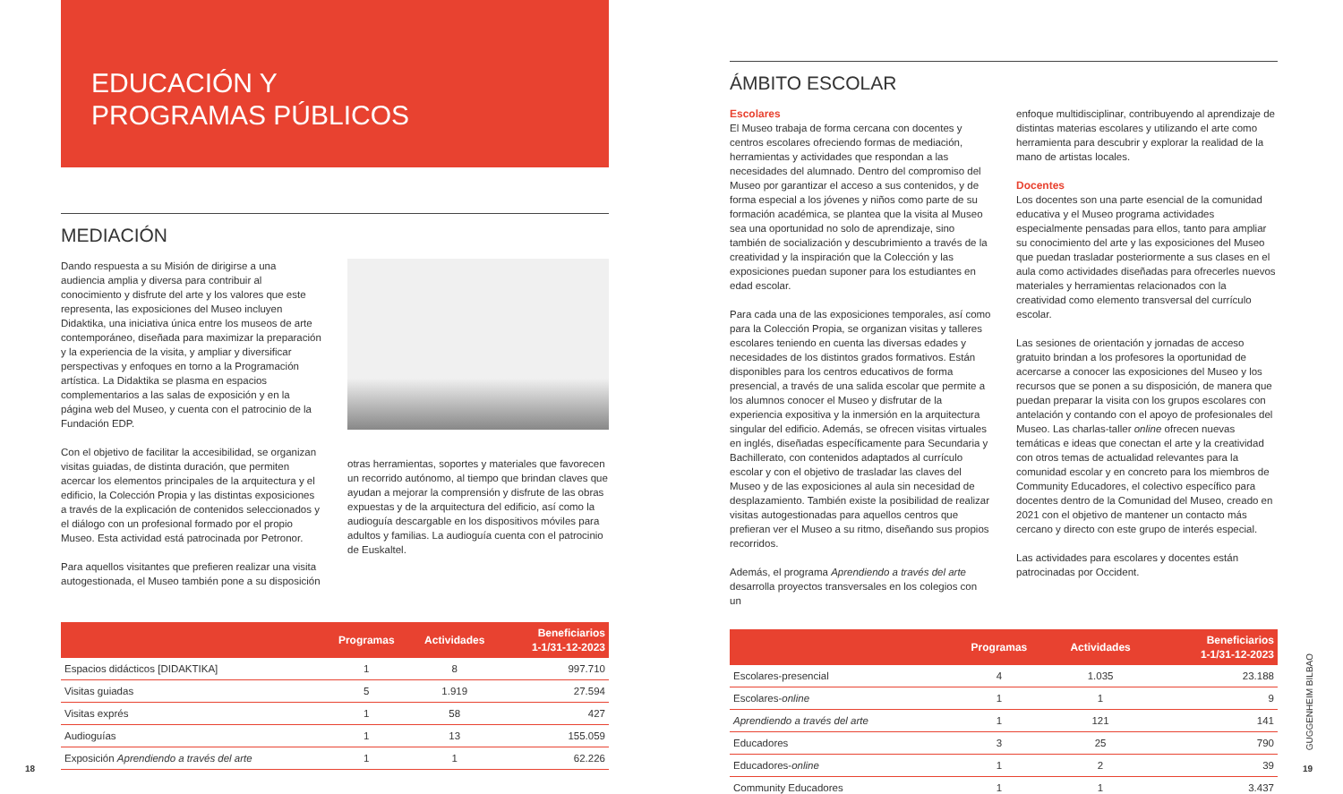EDUCACIÓN Y
PROGRAMAS PÚBLICOS
MEDIACIÓN
Dando respuesta a su Misión de dirigirse a una audiencia amplia y diversa para contribuir al conocimiento y disfrute del arte y los valores que este representa, las exposiciones del Museo incluyen Didaktika, una iniciativa única entre los museos de arte contemporáneo, diseñada para maximizar la preparación y la experiencia de la visita, y ampliar y diversificar perspectivas y enfoques en torno a la Programación artística. La Didaktika se plasma en espacios complementarios a las salas de exposición y en la página web del Museo, y cuenta con el patrocinio de la Fundación EDP.
Con el objetivo de facilitar la accesibilidad, se organizan visitas guiadas, de distinta duración, que permiten acercar los elementos principales de la arquitectura y el edificio, la Colección Propia y las distintas exposiciones a través de la explicación de contenidos seleccionados y el diálogo con un profesional formado por el propio Museo. Esta actividad está patrocinada por Petronor.
Para aquellos visitantes que prefieren realizar una visita autogestionada, el Museo también pone a su disposición
otras herramientas, soportes y materiales que favorecen un recorrido autónomo, al tiempo que brindan claves que ayudan a mejorar la comprensión y disfrute de las obras expuestas y de la arquitectura del edificio, así como la audioguía descargable en los dispositivos móviles para adultos y familias. La audioguía cuenta con el patrocinio de Euskaltel.
| | Programas | Actividades | Beneficiarios 1-1/31-12-2023 |
| --- | --- | --- | --- |
| Espacios didácticos [DIDAKTIKA] | 1 | 8 | 997.710 |
| Visitas guiadas | 5 | 1.919 | 27.594 |
| Visitas exprés | 1 | 58 | 427 |
| Audioguías | 1 | 13 | 155.059 |
| Exposición Aprendiendo a través del arte | 1 | 1 | 62.226 |
ÁMBITO ESCOLAR
Escolares
El Museo trabaja de forma cercana con docentes y centros escolares ofreciendo formas de mediación, herramientas y actividades que respondan a las necesidades del alumnado. Dentro del compromiso del Museo por garantizar el acceso a sus contenidos, y de forma especial a los jóvenes y niños como parte de su formación académica, se plantea que la visita al Museo sea una oportunidad no solo de aprendizaje, sino también de socialización y descubrimiento a través de la creatividad y la inspiración que la Colección y las exposiciones puedan suponer para los estudiantes en edad escolar.
Para cada una de las exposiciones temporales, así como para la Colección Propia, se organizan visitas y talleres escolares teniendo en cuenta las diversas edades y necesidades de los distintos grados formativos. Están disponibles para los centros educativos de forma presencial, a través de una salida escolar que permite a los alumnos conocer el Museo y disfrutar de la experiencia expositiva y la inmersión en la arquitectura singular del edificio. Además, se ofrecen visitas virtuales en inglés, diseñadas específicamente para Secundaria y Bachillerato, con contenidos adaptados al currículo escolar y con el objetivo de trasladar las claves del Museo y de las exposiciones al aula sin necesidad de desplazamiento. También existe la posibilidad de realizar visitas autogestionadas para aquellos centros que prefieran ver el Museo a su ritmo, diseñando sus propios recorridos.
Además, el programa Aprendiendo a través del arte desarrolla proyectos transversales en los colegios con un
enfoque multidisciplinar, contribuyendo al aprendizaje de distintas materias escolares y utilizando el arte como herramienta para descubrir y explorar la realidad de la mano de artistas locales.
Docentes
Los docentes son una parte esencial de la comunidad educativa y el Museo programa actividades especialmente pensadas para ellos, tanto para ampliar su conocimiento del arte y las exposiciones del Museo que puedan trasladar posteriormente a sus clases en el aula como actividades diseñadas para ofrecerles nuevos materiales y herramientas relacionados con la creatividad como elemento transversal del currículo escolar.
Las sesiones de orientación y jornadas de acceso gratuito brindan a los profesores la oportunidad de acercarse a conocer las exposiciones del Museo y los recursos que se ponen a su disposición, de manera que puedan preparar la visita con los grupos escolares con antelación y contando con el apoyo de profesionales del Museo. Las charlas-taller online ofrecen nuevas temáticas e ideas que conectan el arte y la creatividad con otros temas de actualidad relevantes para la comunidad escolar y en concreto para los miembros de Community Educadores, el colectivo específico para docentes dentro de la Comunidad del Museo, creado en 2021 con el objetivo de mantener un contacto más cercano y directo con este grupo de interés especial.
Las actividades para escolares y docentes están patrocinadas por Occident.
| | Programas | Actividades | Beneficiarios 1-1/31-12-2023 |
| --- | --- | --- | --- |
| Escolares-presencial | 4 | 1.035 | 23.188 |
| Escolares- online | 1 | 1 | 9 |
| Aprendiendo a través del arte | 1 | 121 | 141 |
| Educadores | 3 | 25 | 790 |
| Educadores- online | 1 | 2 | 39 |
| Community Educadores | 1 | 1 | 3.437 |
18
GUGGENHEIM BILBAO
19